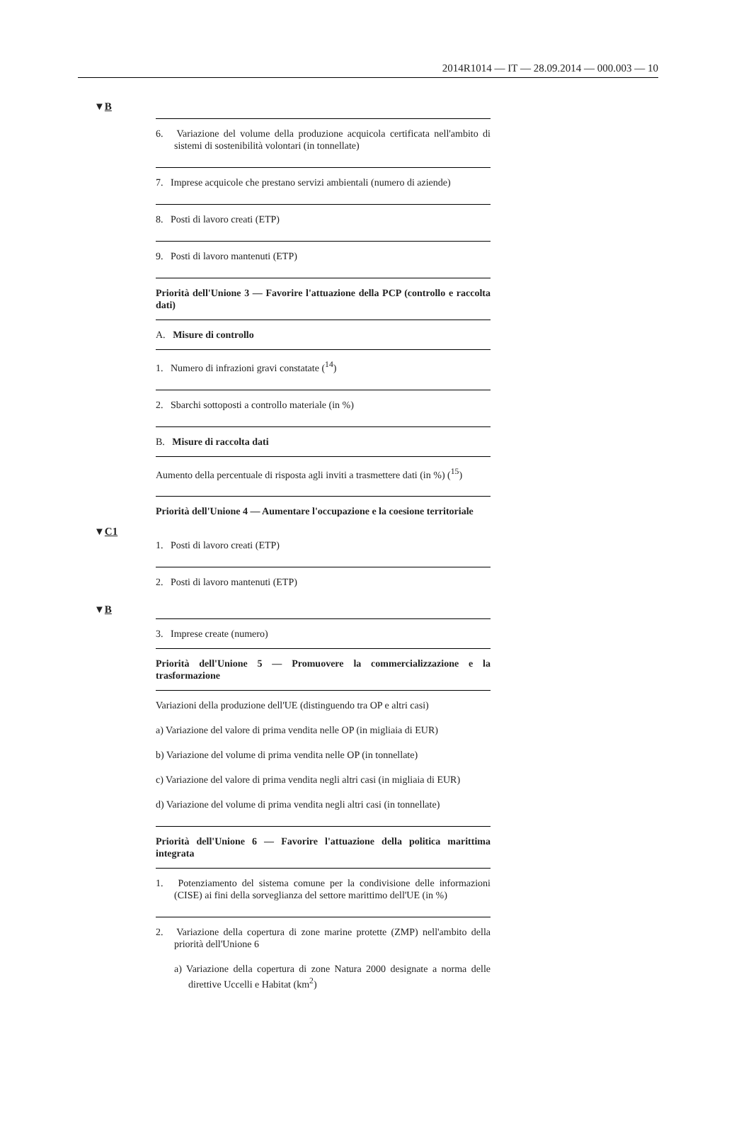2014R1014 — IT — 28.09.2014 — 000.003 — 10
▼B
| 6. Variazione del volume della produzione acquicola certificata nell'ambito di sistemi di sostenibilità volontari (in tonnellate) |
| 7. Imprese acquicole che prestano servizi ambientali (numero di aziende) |
| 8. Posti di lavoro creati (ETP) |
| 9. Posti di lavoro mantenuti (ETP) |
| Priorità dell'Unione 3 — Favorire l'attuazione della PCP (controllo e raccolta dati) |
| A. Misure di controllo |
| 1. Numero di infrazioni gravi constatate (<sup>14</sup>) |
| 2. Sbarchi sottoposti a controllo materiale (in %) |
| B. Misure di raccolta dati |
| Aumento della percentuale di risposta agli inviti a trasmettere dati (in %) (<sup>15</sup>) |
| Priorità dell'Unione 4 — Aumentare l'occupazione e la coesione territoriale |
▼C1
| 1. Posti di lavoro creati (ETP) |
| 2. Posti di lavoro mantenuti (ETP) |
▼B
| 3. Imprese create (numero) |
| Priorità dell'Unione 5 — Promuovere la commercializzazione e la trasformazione |
| Variazioni della produzione dell'UE (distinguendo tra OP e altri casi) a) Variazione del valore di prima vendita nelle OP (in migliaia di EUR) b) Variazione del volume di prima vendita nelle OP (in tonnellate) c) Variazione del valore di prima vendita negli altri casi (in migliaia di EUR) d) Variazione del volume di prima vendita negli altri casi (in tonnellate) |
| Priorità dell'Unione 6 — Favorire l'attuazione della politica marittima integrata |
| 1. Potenziamento del sistema comune per la condivisione delle informazioni (CISE) ai fini della sorveglianza del settore marittimo dell'UE (in %) |
| 2. Variazione della copertura di zone marine protette (ZMP) nell'ambito della priorità dell'Unione 6 a) Variazione della copertura di zone Natura 2000 designate a norma delle direttive Uccelli e Habitat (km<sup>2</sup>) |